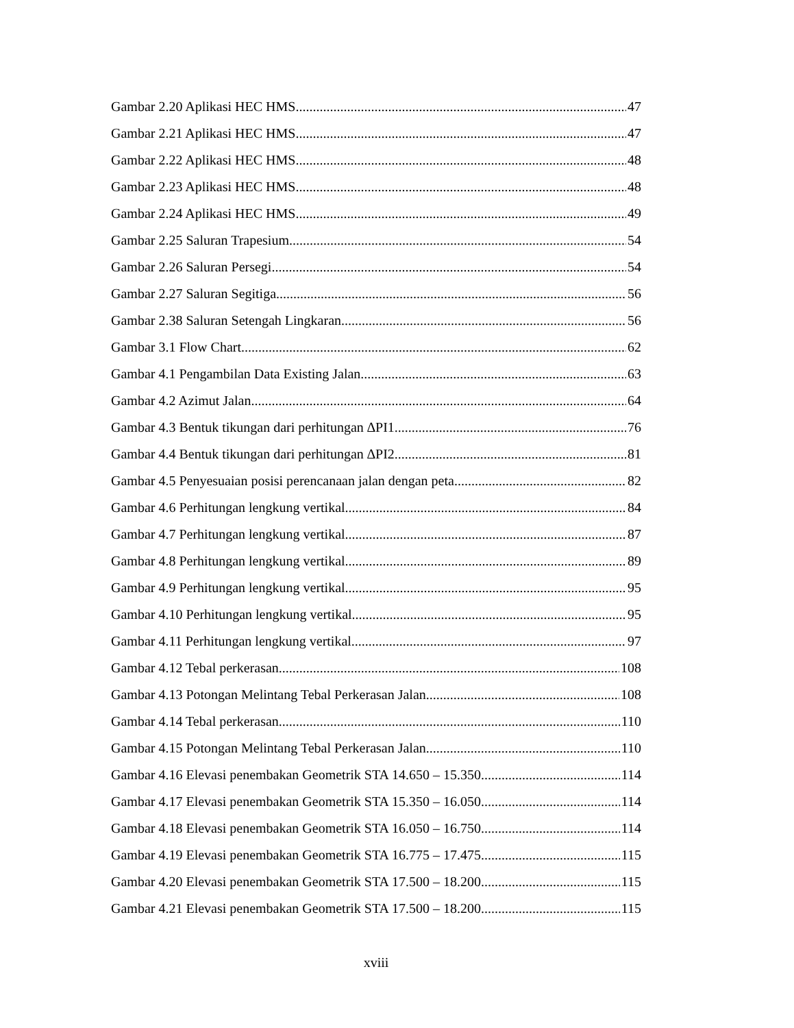Gambar 2.20 Aplikasi HEC HMS 47
Gambar 2.21 Aplikasi HEC HMS 47
Gambar 2.22 Aplikasi HEC HMS 48
Gambar 2.23 Aplikasi HEC HMS 48
Gambar 2.24 Aplikasi HEC HMS 49
Gambar 2.25 Saluran Trapesium 54
Gambar 2.26 Saluran Persegi 54
Gambar 2.27 Saluran Segitiga 56
Gambar 2.38 Saluran Setengah Lingkaran 56
Gambar 3.1 Flow Chart 62
Gambar 4.1 Pengambilan Data Existing Jalan 63
Gambar 4.2 Azimut Jalan 64
Gambar 4.3 Bentuk tikungan dari perhitungan ∆PI1 76
Gambar 4.4 Bentuk tikungan dari perhitungan ∆PI2 81
Gambar 4.5 Penyesuaian posisi perencanaan jalan dengan peta 82
Gambar 4.6 Perhitungan lengkung vertikal 84
Gambar 4.7 Perhitungan lengkung vertikal 87
Gambar 4.8 Perhitungan lengkung vertikal 89
Gambar 4.9 Perhitungan lengkung vertikal 95
Gambar 4.10 Perhitungan lengkung vertikal 95
Gambar 4.11 Perhitungan lengkung vertikal 97
Gambar 4.12 Tebal perkerasan 108
Gambar 4.13 Potongan Melintang Tebal Perkerasan Jalan 108
Gambar 4.14 Tebal perkerasan 110
Gambar 4.15 Potongan Melintang Tebal Perkerasan Jalan 110
Gambar 4.16 Elevasi penembakan Geometrik STA 14.650 – 15.350 114
Gambar 4.17 Elevasi penembakan Geometrik STA 15.350 – 16.050 114
Gambar 4.18 Elevasi penembakan Geometrik STA 16.050 – 16.750 114
Gambar 4.19 Elevasi penembakan Geometrik STA 16.775 – 17.475 115
Gambar 4.20 Elevasi penembakan Geometrik STA 17.500 – 18.200 115
Gambar 4.21 Elevasi penembakan Geometrik STA 17.500 – 18.200 115
xviii